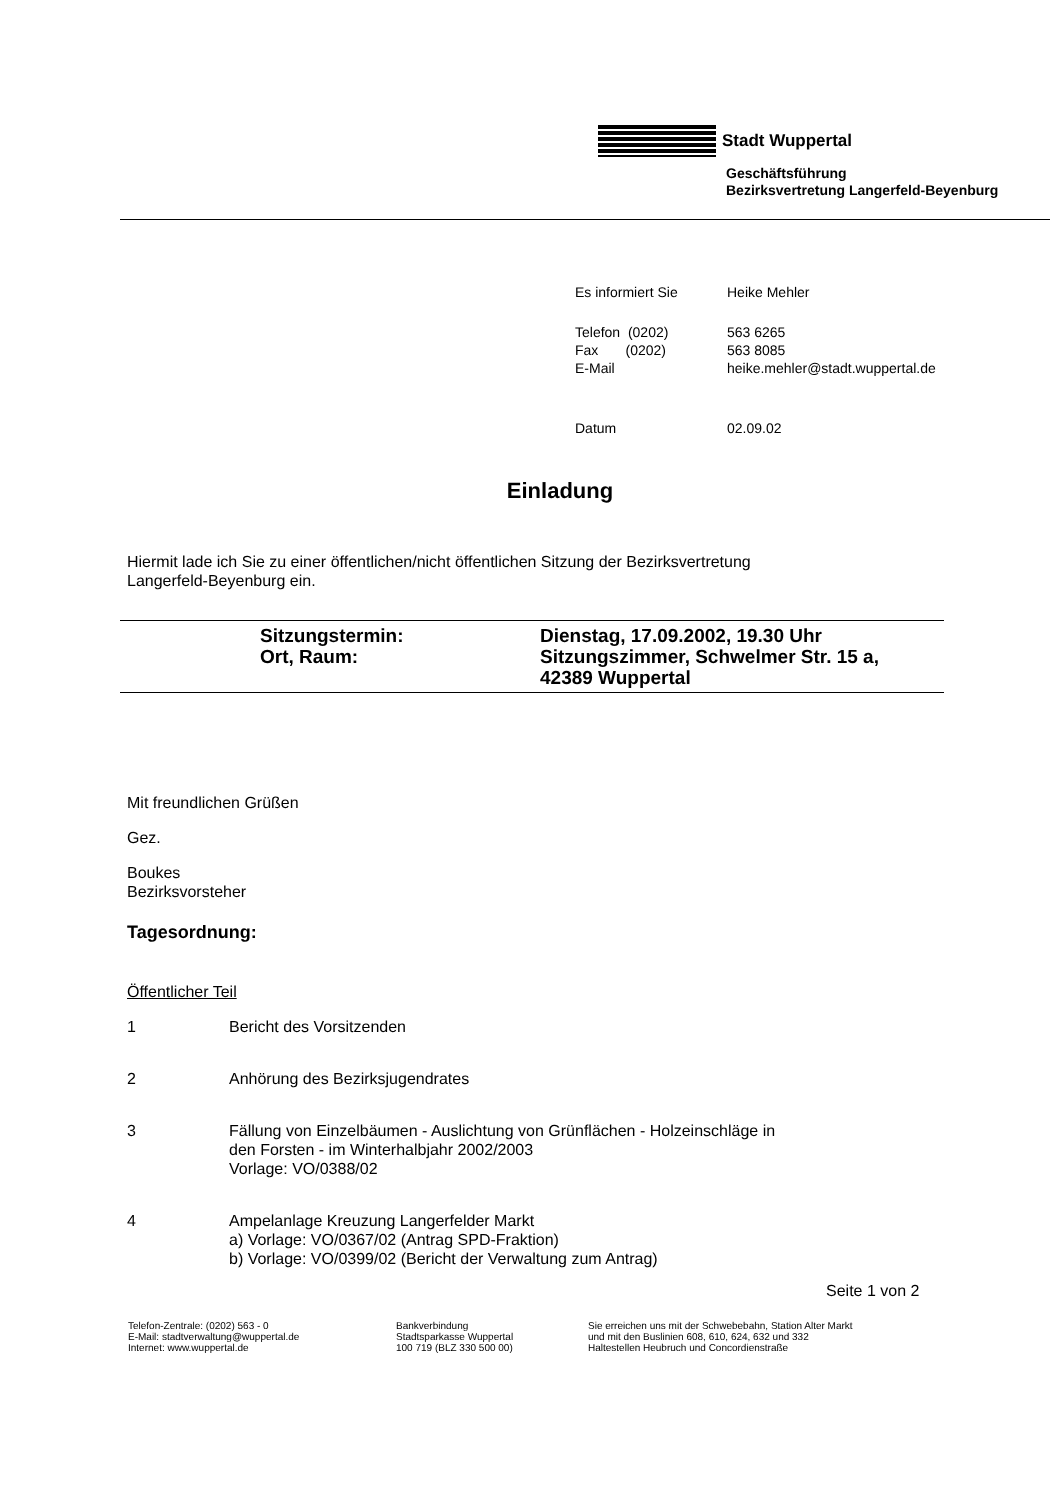Stadt Wuppertal
Geschäftsführung
Bezirksvertretung Langerfeld-Beyenburg
| Es informiert Sie | Heike Mehler |
| Telefon (0202) | 563 6265 |
| Fax (0202) | 563 8085 |
| E-Mail | heike.mehler@stadt.wuppertal.de |
| Datum | 02.09.02 |
Einladung
Hiermit lade ich Sie zu einer öffentlichen/nicht öffentlichen Sitzung der Bezirksvertretung
Langerfeld-Beyenburg ein.
| Sitzungstermin: | Dienstag, 17.09.2002, 19.30 Uhr |
| Ort, Raum: | Sitzungszimmer, Schwelmer Str. 15 a, 42389 Wuppertal |
Mit freundlichen Grüßen
Gez.
Boukes
Bezirksvorsteher
Tagesordnung:
Öffentlicher Teil
| 1 | Bericht des Vorsitzenden |
| 2 | Anhörung des Bezirksjugendrates |
| 3 | Fällung von Einzelbäumen - Auslichtung von Grünflächen - Holzeinschläge in den Forsten - im Winterhalbjahr 2002/2003 Vorlage: VO/0388/02 |
| 4 | Ampelanlage Kreuzung Langerfelder Markt a) Vorlage: VO/0367/02 (Antrag SPD-Fraktion) b) Vorlage: VO/0399/02 (Bericht der Verwaltung zum Antrag) |
Seite 1 von 2
Telefon-Zentrale: (0202) 563 - 0
E-Mail: stadtverwaltung@wuppertal.de
Internet: www.wuppertal.de
Bankverbindung
Stadtsparkasse Wuppertal
100 719 (BLZ 330 500 00)
Sie erreichen uns mit der Schwebebahn, Station Alter Markt
und mit den Buslinien 608, 610, 624, 632 und 332
Haltestellen Heubruch und Concordienstraße